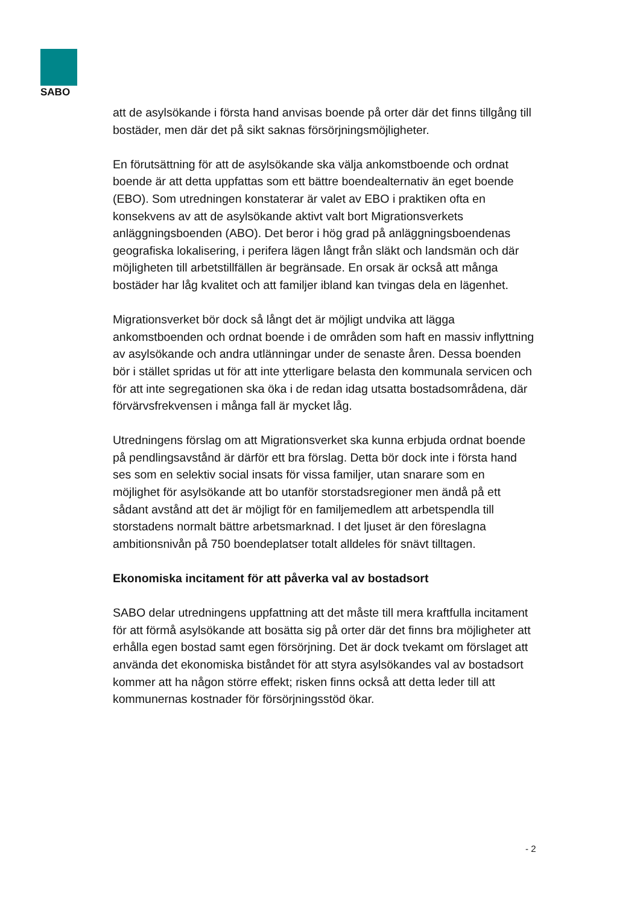SABO
att de asylsökande i första hand anvisas boende på orter där det finns tillgång till bostäder, men där det på sikt saknas försörjningsmöjligheter.
En förutsättning för att de asylsökande ska välja ankomstboende och ordnat boende är att detta uppfattas som ett bättre boendealternativ än eget boende (EBO). Som utredningen konstaterar är valet av EBO i praktiken ofta en konsekvens av att de asylsökande aktivt valt bort Migrationsverkets anläggningsboenden (ABO). Det beror i hög grad på anläggningsboendenas geografiska lokalisering, i perifera lägen långt från släkt och landsmän och där möjligheten till arbetstillfällen är begränsade. En orsak är också att många bostäder har låg kvalitet och att familjer ibland kan tvingas dela en lägenhet.
Migrationsverket bör dock så långt det är möjligt undvika att lägga ankomstboenden och ordnat boende i de områden som haft en massiv inflyttning av asylsökande och andra utlänningar under de senaste åren. Dessa boenden bör i stället spridas ut för att inte ytterligare belasta den kommunala servicen och för att inte segregationen ska öka i de redan idag utsatta bostadsområdena, där förvärvsfrekvensen i många fall är mycket låg.
Utredningens förslag om att Migrationsverket ska kunna erbjuda ordnat boende på pendlingsavstånd är därför ett bra förslag. Detta bör dock inte i första hand ses som en selektiv social insats för vissa familjer, utan snarare som en möjlighet för asylsökande att bo utanför storstadsregioner men ändå på ett sådant avstånd att det är möjligt för en familjemedlem att arbetspendla till storstadens normalt bättre arbetsmarknad. I det ljuset är den föreslagna ambitionsnivån på 750 boendeplatser totalt alldeles för snävt tilltagen.
Ekonomiska incitament för att påverka val av bostadsort
SABO delar utredningens uppfattning att det måste till mera kraftfulla incitament för att förmå asylsökande att bosätta sig på orter där det finns bra möjligheter att erhålla egen bostad samt egen försörjning. Det är dock tvekamt om förslaget att använda det ekonomiska biståndet för att styra asylsökandes val av bostadsort kommer att ha någon större effekt; risken finns också att detta leder till att kommunernas kostnader för försörjningsstöd ökar.
- 2